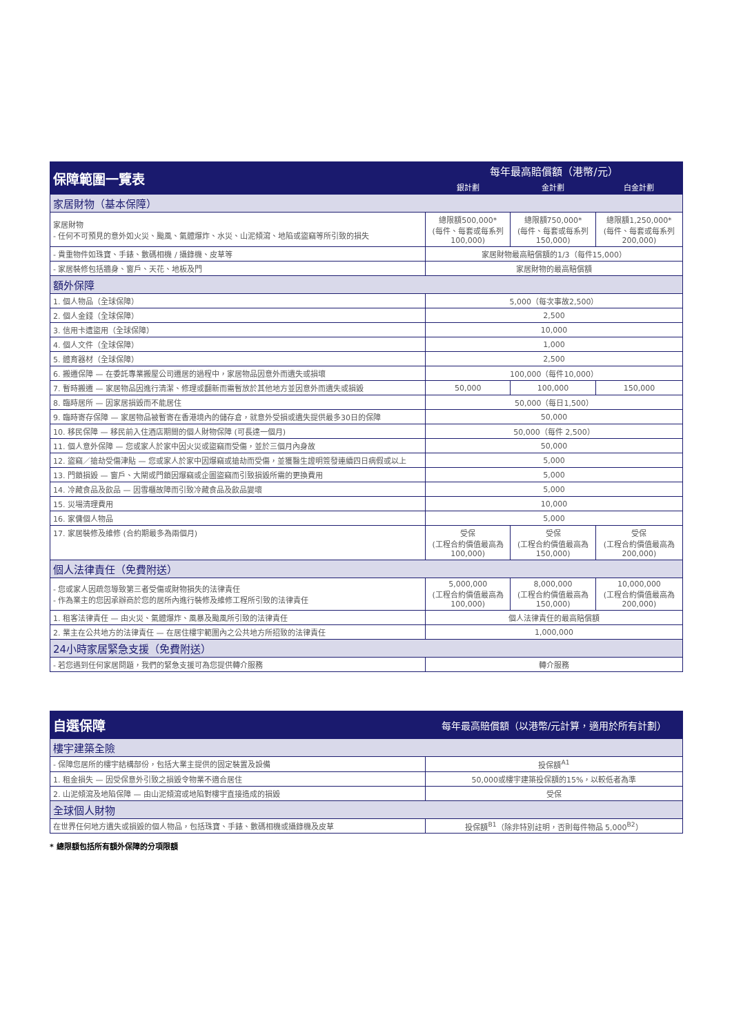| 保障範圍一覽表 | 每年最高賠償額（港幣/元） | | |
| --- | --- | --- | --- |
| | 銀計劃 | 金計劃 | 白金計劃 |
| 家居財物（基本保障） | | | |
| 家居財物 - 任何不可預見的意外如火災、颱風、氣體爆炸、水災、山泥傾瀉、地陷或盜竊等所引致的損失 | 總限額500,000* (每件、每套或每系列100,000) | 總限額750,000* (每件、每套或每系列150,000) | 總限額1,250,000* (每件、每套或每系列200,000) |
| - 貴重物件如珠寶、手錶、數碼相機 / 攝錄機、皮草等 | 家居財物最高賠償額的1/3（每件15,000） | | |
| - 家居裝修包括牆身、窗戶、天花、地板及門 | 家居財物的最高賠償額 | | |
| 額外保障 | | | |
| 1. 個人物品（全球保障） | 5,000（每次事故2,500） | | |
| 2. 個人金錢（全球保障） | 2,500 | | |
| 3. 信用卡遭盜用（全球保障） | 10,000 | | |
| 4. 個人文件（全球保障） | 1,000 | | |
| 5. 體育器材（全球保障） | 2,500 | | |
| 6. 搬遷保障 — 在委託專業搬屋公司遷居的過程中，家居物品因意外而遺失或損壞 | 100,000（每件10,000） | | |
| 7. 暫時搬遷 — 家居物品因進行清潔、修理或翻新而需暫放於其他地方並因意外而遺失或損毀 | 50,000 | 100,000 | 150,000 |
| 8. 臨時居所 — 因家居損毀而不能居住 | 50,000（每日1,500） | | |
| 9. 臨時寄存保障 — 家居物品被暫寄在香港境內的儲存倉，就意外受損或遺失提供最多30日的保障 | 50,000 | | |
| 10. 移民保障 — 移民前入住酒店期間的個人財物保障 (可長達一個月) | 50,000（每件 2,500） | | |
| 11. 個人意外保障 — 您或家人於家中因火災或盜竊而受傷，並於三個月內身故 | 50,000 | | |
| 12. 盜竊／搶劫受傷津貼 — 您或家人於家中因爆竊或搶劫而受傷，並獲醫生證明簽發連續四日病假或以上 | 5,000 | | |
| 13. 門鎖損毀 — 窗戶、大閘或門鎖因爆竊或企圖盜竊而引致損毀所需的更換費用 | 5,000 | | |
| 14. 冷藏食品及飲品 — 因雪櫃故障而引致冷藏食品及飲品變壞 | 5,000 | | |
| 15. 災場清理費用 | 10,000 | | |
| 16. 家傭個人物品 | 5,000 | | |
| 17. 家居裝修及維修 (合約期最多為兩個月) | 受保 (工程合約價值最高為100,000) | 受保 (工程合約價值最高為150,000) | 受保 (工程合約價值最高為200,000) |
| 個人法律責任（免費附送） | | | |
| - 您或家人因疏忽導致第三者受傷或財物損失的法律責任 - 作為業主的您因承辦商於您的居所內進行裝修及維修工程所引致的法律責任 | 5,000,000 (工程合約價值最高為100,000) | 8,000,000 (工程合約價值最高為150,000) | 10,000,000 (工程合約價值最高為200,000) |
| 1. 租客法律責任 — 由火災、氣體爆炸、風暴及颱風所引致的法律責任 | 個人法律責任的最高賠償額 | | |
| 2. 業主在公共地方的法律責任 — 在居住樓宇範圍內之公共地方所招致的法律責任 | 1,000,000 | | |
| 24小時家居緊急支援（免費附送） | | | |
| - 若您遇到任何家居問題，我們的緊急支援可為您提供轉介服務 | 轉介服務 | | |
| 自選保障 | 每年最高賠償額（以港幣/元計算，適用於所有計劃） |
| --- | --- |
| 樓宇建築全險 | |
| - 保障您居所的樓宇結構部份，包括大業主提供的固定裝置及設備 | 投保額<sup>A1</sup> |
| 1. 租金損失 — 因受保意外引致之損毀令物業不適合居住 | 50,000或樓宇建築投保額的15%，以較低者為準 |
| 2. 山泥傾瀉及地陷保障 — 由山泥傾瀉或地陷對樓宇直接造成的損毀 | 受保 |
| 全球個人財物 | |
| 在世界任何地方遺失或損毀的個人物品，包括珠寶、手錶、數碼相機或攝錄機及皮草 | 投保額<sup>B1</sup>（除非特別註明，否則每件物品 5,000<sup>B2</sup>） |
* 總限額包括所有額外保障的分項限額